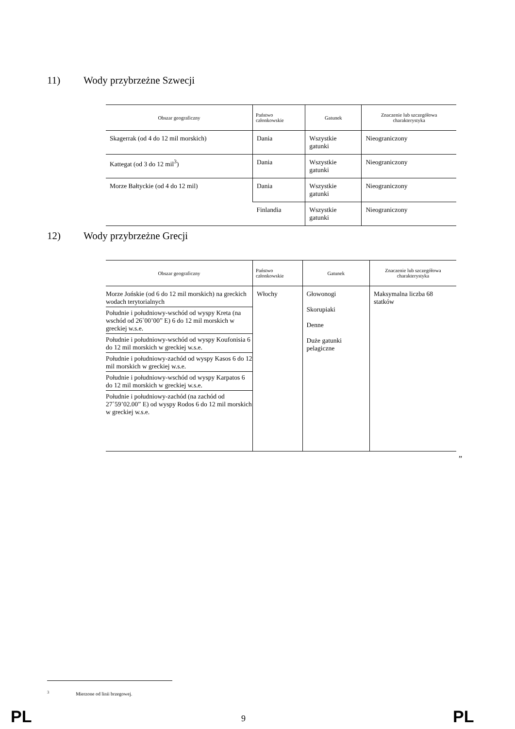11) Wody przybrzeżne Szwecji
| Obszar geograficzny | Państwo członkowskie | Gatunek | Znaczenie lub szczegółowa charakterystyka |
| --- | --- | --- | --- |
| Skagerrak (od 4 do 12 mil morskich) | Dania | Wszystkie gatunki | Nieograniczony |
| Kattegat (od 3 do 12 mil<sup>3</sup>) | Dania | Wszystkie gatunki | Nieograniczony |
| Morze Bałtyckie (od 4 do 12 mil) | Dania | Wszystkie gatunki | Nieograniczony |
| | Finlandia | Wszystkie gatunki | Nieograniczony |
12) Wody przybrzeżne Grecji
| Obszar geograficzny | Państwo członkowskie | Gatunek | Znaczenie lub szczegółowa charakterystyka |
| --- | --- | --- | --- |
| Morze Jońskie (od 6 do 12 mil morskich) na greckich wodach terytorialnych Południe i południowy-wschód od wyspy Kreta (na wschód od 26˚00’00” E) 6 do 12 mil morskich w greckiej w.s.e. Południe i południowy-wschód od wyspy Koufonisia 6 do 12 mil morskich w greckiej w.s.e. Południe i południowy-zachód od wyspy Kasos 6 do 12 mil morskich w greckiej w.s.e. Południe i południowy-wschód od wyspy Karpatos 6 do 12 mil morskich w greckiej w.s.e. Południe i południowy-zachód (na zachód od 27˚59’02.00” E) od wyspy Rodos 6 do 12 mil morskich w greckiej w.s.e. | Włochy | Głowonogi Skorupiaki Denne Duże gatunki pelagiczne | Maksymalna liczba 68 statków |
”
<sup>3</sup> Mierzone od linii brzegowej.
PL 9 PL